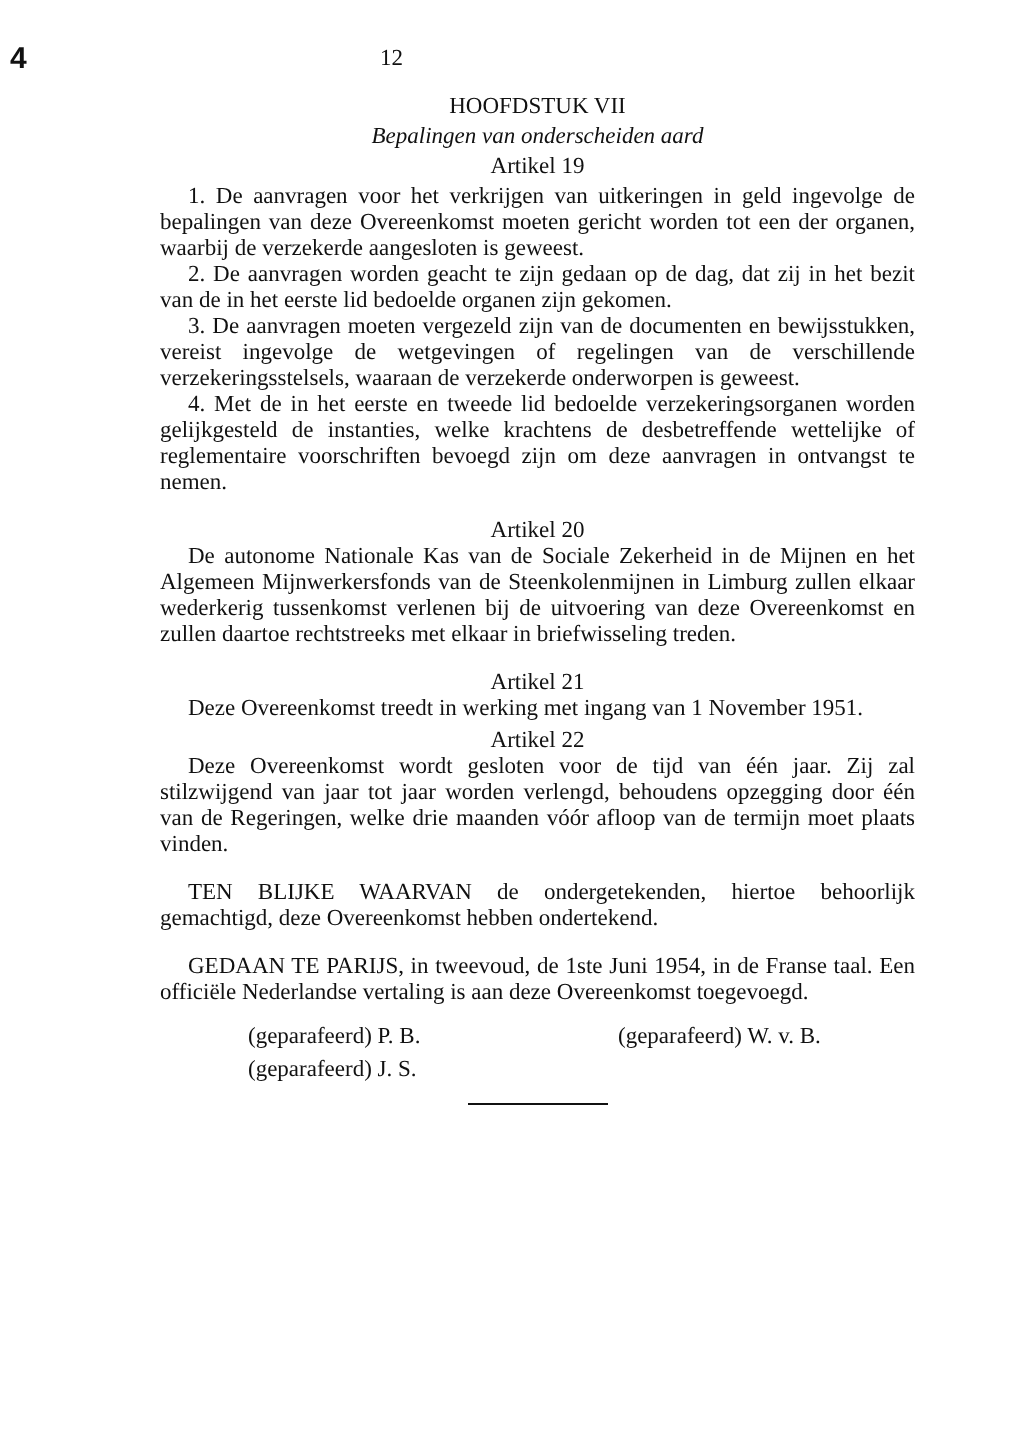4
12
HOOFDSTUK VII
Bepalingen van onderscheiden aard
Artikel 19
1. De aanvragen voor het verkrijgen van uitkeringen in geld ingevolge de bepalingen van deze Overeenkomst moeten gericht worden tot een der organen, waarbij de verzekerde aangesloten is geweest.
2. De aanvragen worden geacht te zijn gedaan op de dag, dat zij in het bezit van de in het eerste lid bedoelde organen zijn gekomen.
3. De aanvragen moeten vergezeld zijn van de documenten en bewijsstukken, vereist ingevolge de wetgevingen of regelingen van de verschillende verzekeringsstelsels, waaraan de verzekerde onderworpen is geweest.
4. Met de in het eerste en tweede lid bedoelde verzekeringsorganen worden gelijkgesteld de instanties, welke krachtens de desbetreffende wettelijke of reglementaire voorschriften bevoegd zijn om deze aanvragen in ontvangst te nemen.
Artikel 20
De autonome Nationale Kas van de Sociale Zekerheid in de Mijnen en het Algemeen Mijnwerkersfonds van de Steenkolenmijnen in Limburg zullen elkaar wederkerig tussenkomst verlenen bij de uitvoering van deze Overeenkomst en zullen daartoe rechtstreeks met elkaar in briefwisseling treden.
Artikel 21
Deze Overeenkomst treedt in werking met ingang van 1 November 1951.
Artikel 22
Deze Overeenkomst wordt gesloten voor de tijd van één jaar. Zij zal stilzwijgend van jaar tot jaar worden verlengd, behoudens opzegging door één van de Regeringen, welke drie maanden vóór afloop van de termijn moet plaats vinden.
TEN BLIJKE WAARVAN de ondergetekenden, hiertoe behoorlijk gemachtigd, deze Overeenkomst hebben ondertekend.
GEDAAN TE PARIJS, in tweevoud, de 1ste Juni 1954, in de Franse taal. Een officiële Nederlandse vertaling is aan deze Overeenkomst toegevoegd.
(geparafeerd) P. B.
(geparafeerd) J. S.
(geparafeerd) W. v. B.